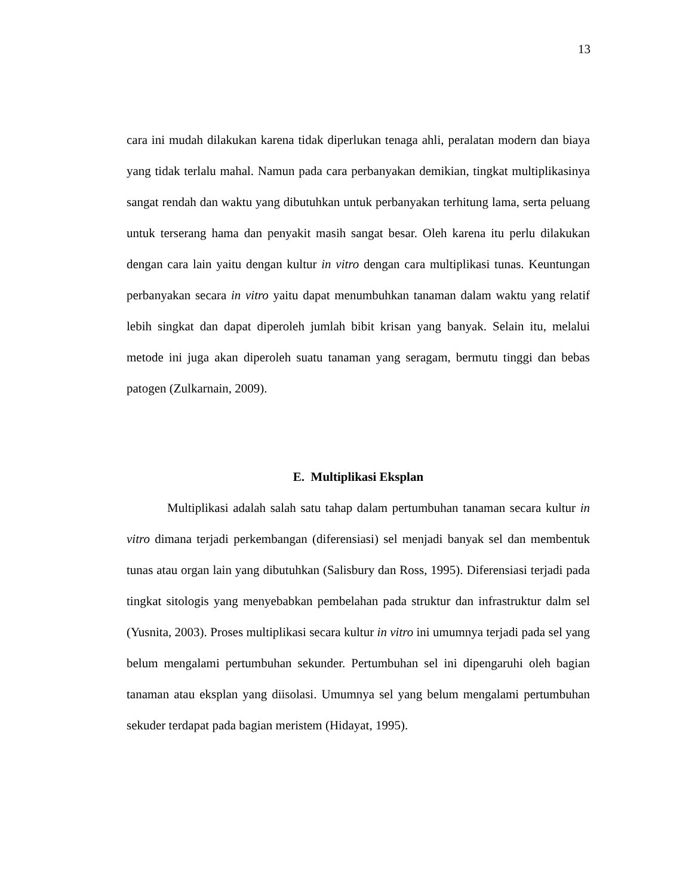13
cara ini mudah dilakukan karena tidak diperlukan tenaga ahli, peralatan modern dan biaya yang tidak terlalu mahal. Namun pada cara perbanyakan demikian, tingkat multiplikasinya sangat rendah dan waktu yang dibutuhkan untuk perbanyakan terhitung lama, serta peluang untuk terserang hama dan penyakit masih sangat besar. Oleh karena itu perlu dilakukan dengan cara lain yaitu dengan kultur in vitro dengan cara multiplikasi tunas. Keuntungan perbanyakan secara in vitro yaitu dapat menumbuhkan tanaman dalam waktu yang relatif lebih singkat dan dapat diperoleh jumlah bibit krisan yang banyak. Selain itu, melalui metode ini juga akan diperoleh suatu tanaman yang seragam, bermutu tinggi dan bebas patogen (Zulkarnain, 2009).
E. Multiplikasi Eksplan
Multiplikasi adalah salah satu tahap dalam pertumbuhan tanaman secara kultur in vitro dimana terjadi perkembangan (diferensiasi) sel menjadi banyak sel dan membentuk tunas atau organ lain yang dibutuhkan (Salisbury dan Ross, 1995). Diferensiasi terjadi pada tingkat sitologis yang menyebabkan pembelahan pada struktur dan infrastruktur dalm sel (Yusnita, 2003). Proses multiplikasi secara kultur in vitro ini umumnya terjadi pada sel yang belum mengalami pertumbuhan sekunder. Pertumbuhan sel ini dipengaruhi oleh bagian tanaman atau eksplan yang diisolasi. Umumnya sel yang belum mengalami pertumbuhan sekuder terdapat pada bagian meristem (Hidayat, 1995).